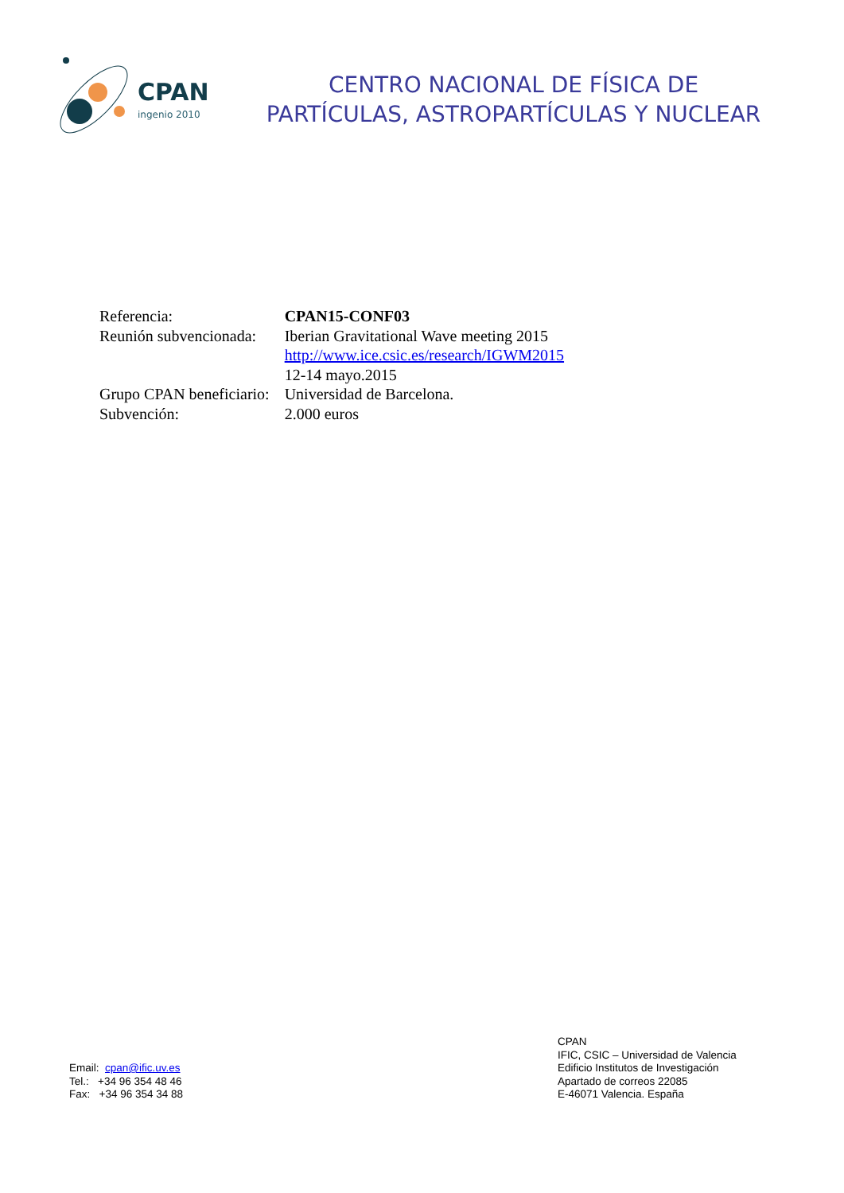CPAN
ingenio 2010
CENTRO NACIONAL DE FÍSICA DE
PARTÍCULAS, ASTROPARTÍCULAS Y NUCLEAR
| Referencia: | CPAN15-CONF03 |
| Reunión subvencionada: | Iberian Gravitational Wave meeting 2015 |
| | http://www.ice.csic.es/research/IGWM2015 |
| | 12-14 mayo.2015 |
| Grupo CPAN beneficiario: | Universidad de Barcelona. |
| Subvención: | 2.000 euros |
Email: cpan@ific.uv.es
Tel.: +34 96 354 48 46
Fax: +34 96 354 34 88
CPAN
IFIC, CSIC – Universidad de Valencia
Edificio Institutos de Investigación
Apartado de correos 22085
E-46071 Valencia. España